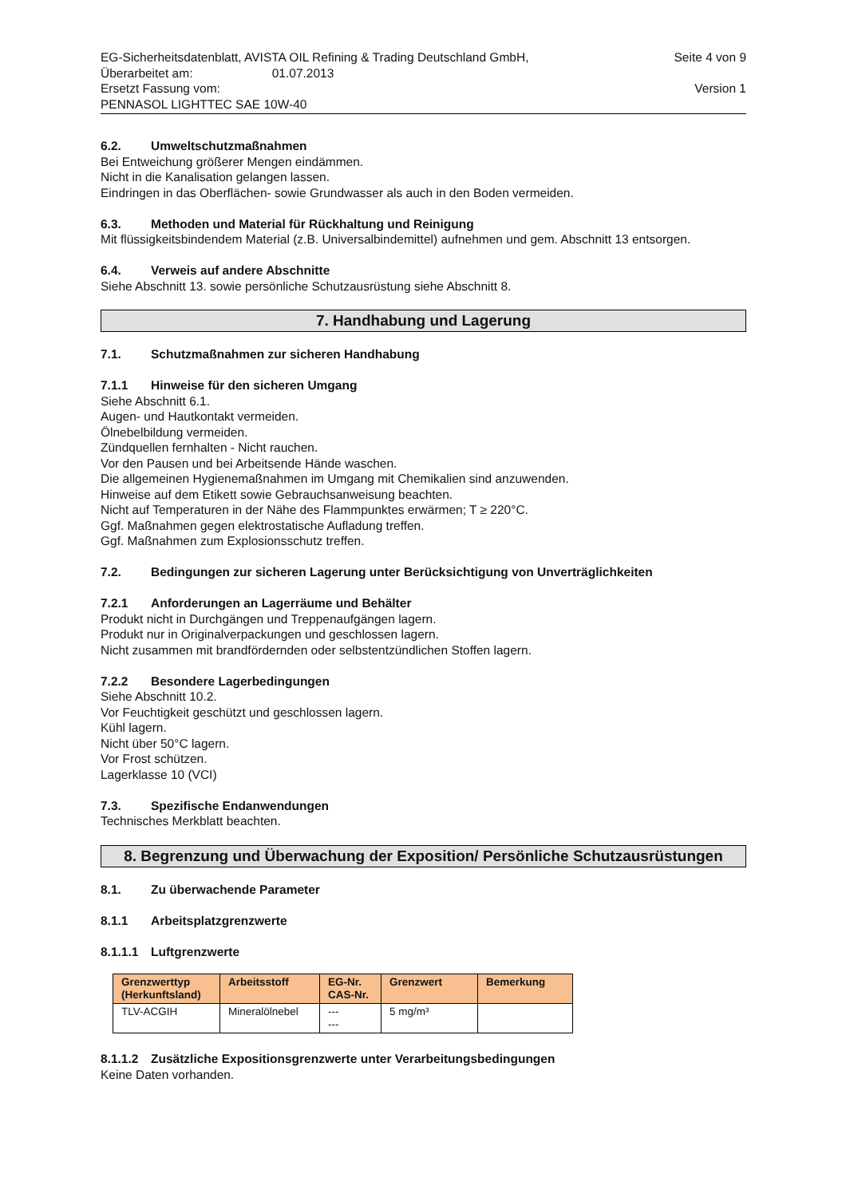EG-Sicherheitsdatenblatt, AVISTA OIL Refining & Trading Deutschland GmbH, Seite 4 von 9
Überarbeitet am: 01.07.2013
Ersetzt Fassung vom: Version 1
PENNASOL LIGHTTEC SAE 10W-40
6.2. Umweltschutzmaßnahmen
Bei Entweichung größerer Mengen eindämmen.
Nicht in die Kanalisation gelangen lassen.
Eindringen in das Oberflächen- sowie Grundwasser als auch in den Boden vermeiden.
6.3. Methoden und Material für Rückhaltung und Reinigung
Mit flüssigkeitsbindendem Material (z.B. Universalbindemittel) aufnehmen und gem. Abschnitt 13 entsorgen.
6.4. Verweis auf andere Abschnitte
Siehe Abschnitt 13. sowie persönliche Schutzausrüstung siehe Abschnitt 8.
7. Handhabung und Lagerung
7.1. Schutzmaßnahmen zur sicheren Handhabung
7.1.1 Hinweise für den sicheren Umgang
Siehe Abschnitt 6.1.
Augen- und Hautkontakt vermeiden.
Ölnebelbildung vermeiden.
Zündquellen fernhalten - Nicht rauchen.
Vor den Pausen und bei Arbeitsende Hände waschen.
Die allgemeinen Hygienemaßnahmen im Umgang mit Chemikalien sind anzuwenden.
Hinweise auf dem Etikett sowie Gebrauchsanweisung beachten.
Nicht auf Temperaturen in der Nähe des Flammpunktes erwärmen; T ≥ 220°C.
Ggf. Maßnahmen gegen elektrostatische Aufladung treffen.
Ggf. Maßnahmen zum Explosionsschutz treffen.
7.2. Bedingungen zur sicheren Lagerung unter Berücksichtigung von Unverträglichkeiten
7.2.1 Anforderungen an Lagerräume und Behälter
Produkt nicht in Durchgängen und Treppenaufgängen lagern.
Produkt nur in Originalverpackungen und geschlossen lagern.
Nicht zusammen mit brandfördernden oder selbstentzündlichen Stoffen lagern.
7.2.2 Besondere Lagerbedingungen
Siehe Abschnitt 10.2.
Vor Feuchtigkeit geschützt und geschlossen lagern.
Kühl lagern.
Nicht über 50°C lagern.
Vor Frost schützen.
Lagerklasse 10 (VCI)
7.3. Spezifische Endanwendungen
Technisches Merkblatt beachten.
8. Begrenzung und Überwachung der Exposition/ Persönliche Schutzausrüstungen
8.1. Zu überwachende Parameter
8.1.1 Arbeitsplatzgrenzwerte
8.1.1.1 Luftgrenzwerte
| Grenzwerttyp (Herkunftsland) | Arbeitsstoff | EG-Nr. CAS-Nr. | Grenzwert | Bemerkung |
| --- | --- | --- | --- | --- |
| TLV-ACGIH | Mineralölnebel | --- --- | 5 mg/m³ | |
8.1.1.2 Zusätzliche Expositionsgrenzwerte unter Verarbeitungsbedingungen
Keine Daten vorhanden.